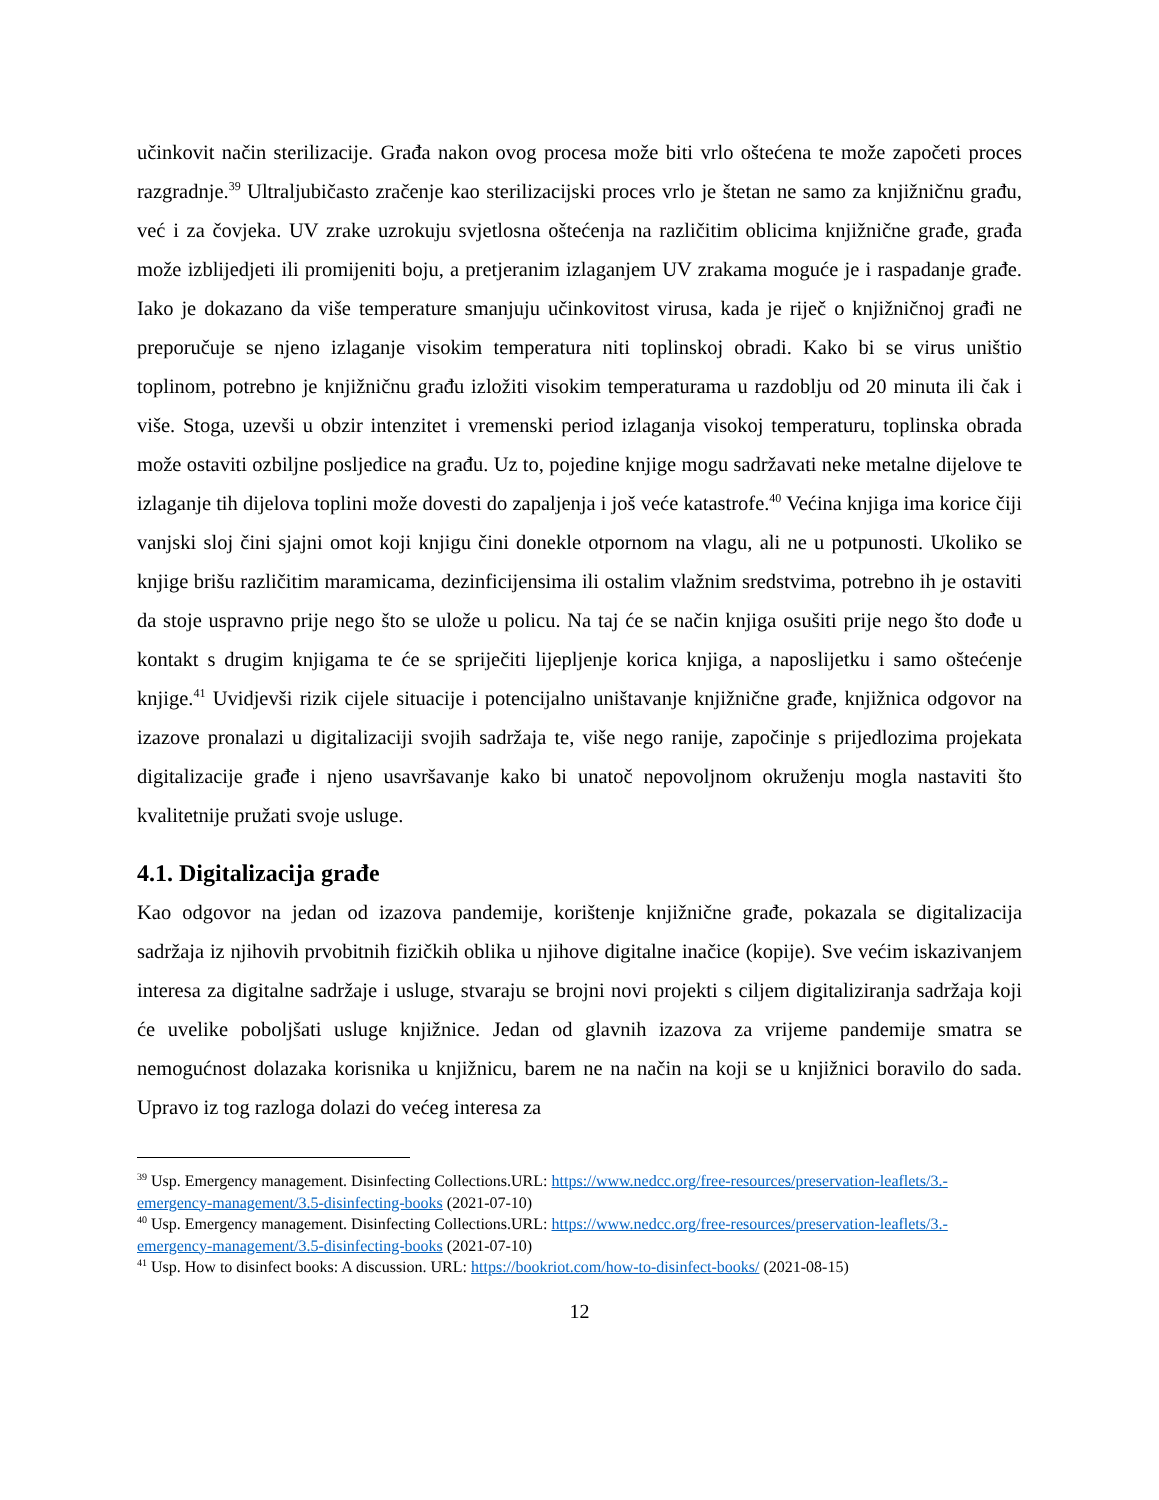učinkovit način sterilizacije. Građa nakon ovog procesa može biti vrlo oštećena te može započeti proces razgradnje.<sup>39</sup> Ultraljubičasto zračenje kao sterilizacijski proces vrlo je štetan ne samo za knjižničnu građu, već i za čovjeka. UV zrake uzrokuju svjetlosna oštećenja na različitim oblicima knjižnične građe, građa može izblijedjeti ili promijeniti boju, a pretjeranim izlaganjem UV zrakama moguće je i raspadanje građe. Iako je dokazano da više temperature smanjuju učinkovitost virusa, kada je riječ o knjižničnoj građi ne preporučuje se njeno izlaganje visokim temperatura niti toplinskoj obradi. Kako bi se virus uništio toplinom, potrebno je knjižničnu građu izložiti visokim temperaturama u razdoblju od 20 minuta ili čak i više. Stoga, uzevši u obzir intenzitet i vremenski period izlaganja visokoj temperaturu, toplinska obrada može ostaviti ozbiljne posljedice na građu. Uz to, pojedine knjige mogu sadržavati neke metalne dijelove te izlaganje tih dijelova toplini može dovesti do zapaljenja i još veće katastrofe.<sup>40</sup> Većina knjiga ima korice čiji vanjski sloj čini sjajni omot koji knjigu čini donekle otpornom na vlagu, ali ne u potpunosti. Ukoliko se knjige brišu različitim maramicama, dezinficijensima ili ostalim vlažnim sredstvima, potrebno ih je ostaviti da stoje uspravno prije nego što se ulože u policu. Na taj će se način knjiga osušiti prije nego što dođe u kontakt s drugim knjigama te će se spriječiti lijepljenje korica knjiga, a naposlijetku i samo oštećenje knjige.<sup>41</sup> Uvidjevši rizik cijele situacije i potencijalno uništavanje knjižnične građe, knjižnica odgovor na izazove pronalazi u digitalizaciji svojih sadržaja te, više nego ranije, započinje s prijedlozima projekata digitalizacije građe i njeno usavršavanje kako bi unatoč nepovoljnom okruženju mogla nastaviti što kvalitetnije pružati svoje usluge.
4.1. Digitalizacija građe
Kao odgovor na jedan od izazova pandemije, korištenje knjižnične građe, pokazala se digitalizacija sadržaja iz njihovih prvobitnih fizičkih oblika u njihove digitalne inačice (kopije). Sve većim iskazivanjem interesa za digitalne sadržaje i usluge, stvaraju se brojni novi projekti s ciljem digitaliziranja sadržaja koji će uvelike poboljšati usluge knjižnice. Jedan od glavnih izazova za vrijeme pandemije smatra se nemogućnost dolazaka korisnika u knjižnicu, barem ne na način na koji se u knjižnici boravilo do sada. Upravo iz tog razloga dolazi do većeg interesa za
<sup>39</sup> Usp. Emergency management. Disinfecting Collections.URL: https://www.nedcc.org/free-resources/preservation-leaflets/3.-emergency-management/3.5-disinfecting-books (2021-07-10)
<sup>40</sup> Usp. Emergency management. Disinfecting Collections.URL: https://www.nedcc.org/free-resources/preservation-leaflets/3.-emergency-management/3.5-disinfecting-books (2021-07-10)
<sup>41</sup> Usp. How to disinfect books: A discussion. URL: https://bookriot.com/how-to-disinfect-books/ (2021-08-15)
12